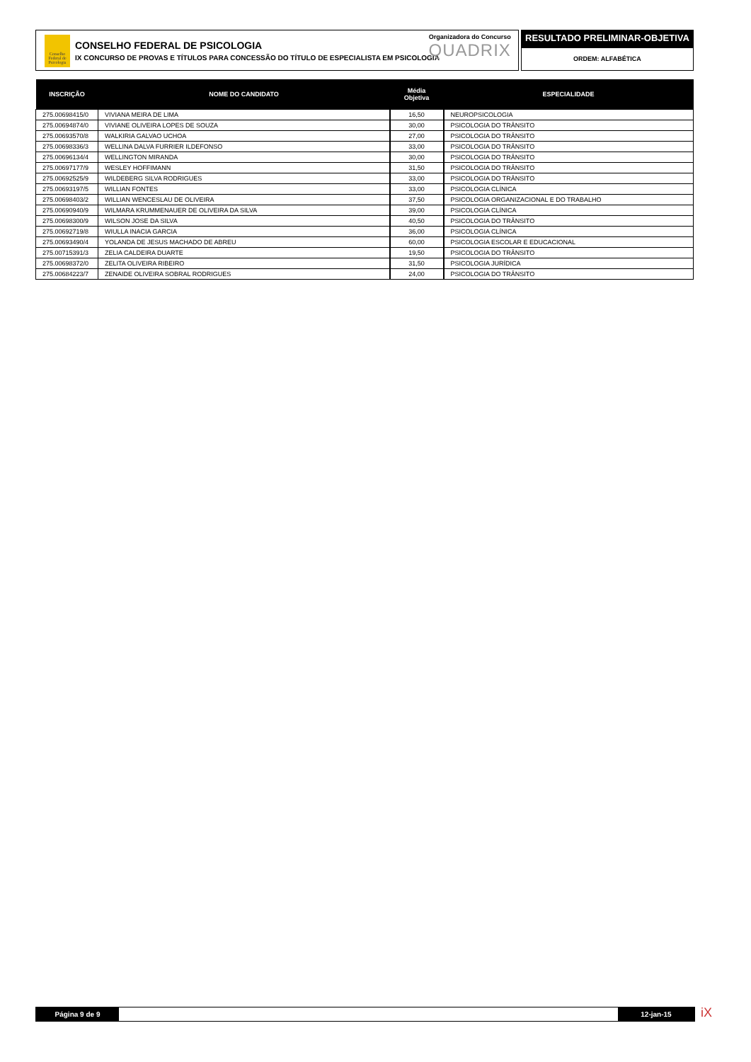Conselho Federal de Psicologia
CONSELHO FEDERAL DE PSICOLOGIA
IX CONCURSO DE PROVAS E TÍTULOS PARA CONCESSÃO DO TÍTULO DE ESPECIALISTA EM PSICOLOGIA
Organizadora do Concurso
QUADRIX
RESULTADO PRELIMINAR-OBJETIVA
ORDEM: ALFABÉTICA
| INSCRIÇÃO | NOME DO CANDIDATO | Média Objetiva | ESPECIALIDADE |
| --- | --- | --- | --- |
| 275.00698415/0 | VIVIANA MEIRA DE LIMA | 16,50 | NEUROPSICOLOGIA |
| 275.00694874/0 | VIVIANE OLIVEIRA LOPES DE SOUZA | 30,00 | PSICOLOGIA DO TRÂNSITO |
| 275.00693570/8 | WALKIRIA GALVAO UCHOA | 27,00 | PSICOLOGIA DO TRÂNSITO |
| 275.00698336/3 | WELLINA DALVA FURRIER ILDEFONSO | 33,00 | PSICOLOGIA DO TRÂNSITO |
| 275.00696134/4 | WELLINGTON MIRANDA | 30,00 | PSICOLOGIA DO TRÂNSITO |
| 275.00697177/9 | WESLEY HOFFIMANN | 31,50 | PSICOLOGIA DO TRÂNSITO |
| 275.00692525/9 | WILDEBERG SILVA RODRIGUES | 33,00 | PSICOLOGIA DO TRÂNSITO |
| 275.00693197/5 | WILLIAN FONTES | 33,00 | PSICOLOGIA CLÍNICA |
| 275.00698403/2 | WILLIAN WENCESLAU DE OLIVEIRA | 37,50 | PSICOLOGIA ORGANIZACIONAL E DO TRABALHO |
| 275.00690940/9 | WILMARA KRUMMENAUER DE OLIVEIRA DA SILVA | 39,00 | PSICOLOGIA CLÍNICA |
| 275.00698300/9 | WILSON JOSE DA SILVA | 40,50 | PSICOLOGIA DO TRÂNSITO |
| 275.00692719/8 | WIULLA INACIA GARCIA | 36,00 | PSICOLOGIA CLÍNICA |
| 275.00693490/4 | YOLANDA DE JESUS MACHADO DE ABREU | 60,00 | PSICOLOGIA ESCOLAR E EDUCACIONAL |
| 275.00715391/3 | ZELIA CALDEIRA DUARTE | 19,50 | PSICOLOGIA DO TRÂNSITO |
| 275.00698372/0 | ZELITA OLIVEIRA RIBEIRO | 31,50 | PSICOLOGIA JURÍDICA |
| 275.00684223/7 | ZENAIDE OLIVEIRA SOBRAL RODRIGUES | 24,00 | PSICOLOGIA DO TRÂNSITO |
Página 9 de 9 12-jan-15 iX